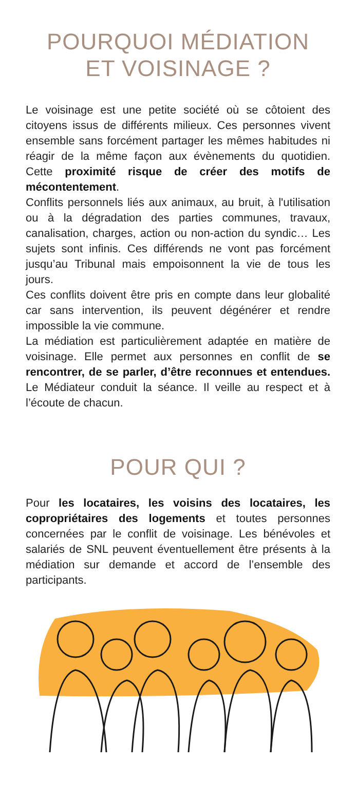POURQUOI MÉDIATION
ET VOISINAGE ?
Le voisinage est une petite société où se côtoient des citoyens issus de différents milieux. Ces personnes vivent ensemble sans forcément partager les mêmes habitudes ni réagir de la même façon aux évènements du quotidien. Cette proximité risque de créer des motifs de mécontentement.
Conflits personnels liés aux animaux, au bruit, à l'utilisation ou à la dégradation des parties communes, travaux, canalisation, charges, action ou non-action du syndic… Les sujets sont infinis. Ces différends ne vont pas forcément jusqu’au Tribunal mais empoisonnent la vie de tous les jours.
Ces conflits doivent être pris en compte dans leur globalité car sans intervention, ils peuvent dégénérer et rendre impossible la vie commune.
La médiation est particulièrement adaptée en matière de voisinage. Elle permet aux personnes en conflit de se rencontrer, de se parler, d’être reconnues et entendues. Le Médiateur conduit la séance. Il veille au respect et à l’écoute de chacun.
POUR QUI ?
Pour les locataires, les voisins des locataires, les copropriétaires des logements et toutes personnes concernées par le conflit de voisinage. Les bénévoles et salariés de SNL peuvent éventuellement être présents à la médiation sur demande et accord de l’ensemble des participants.